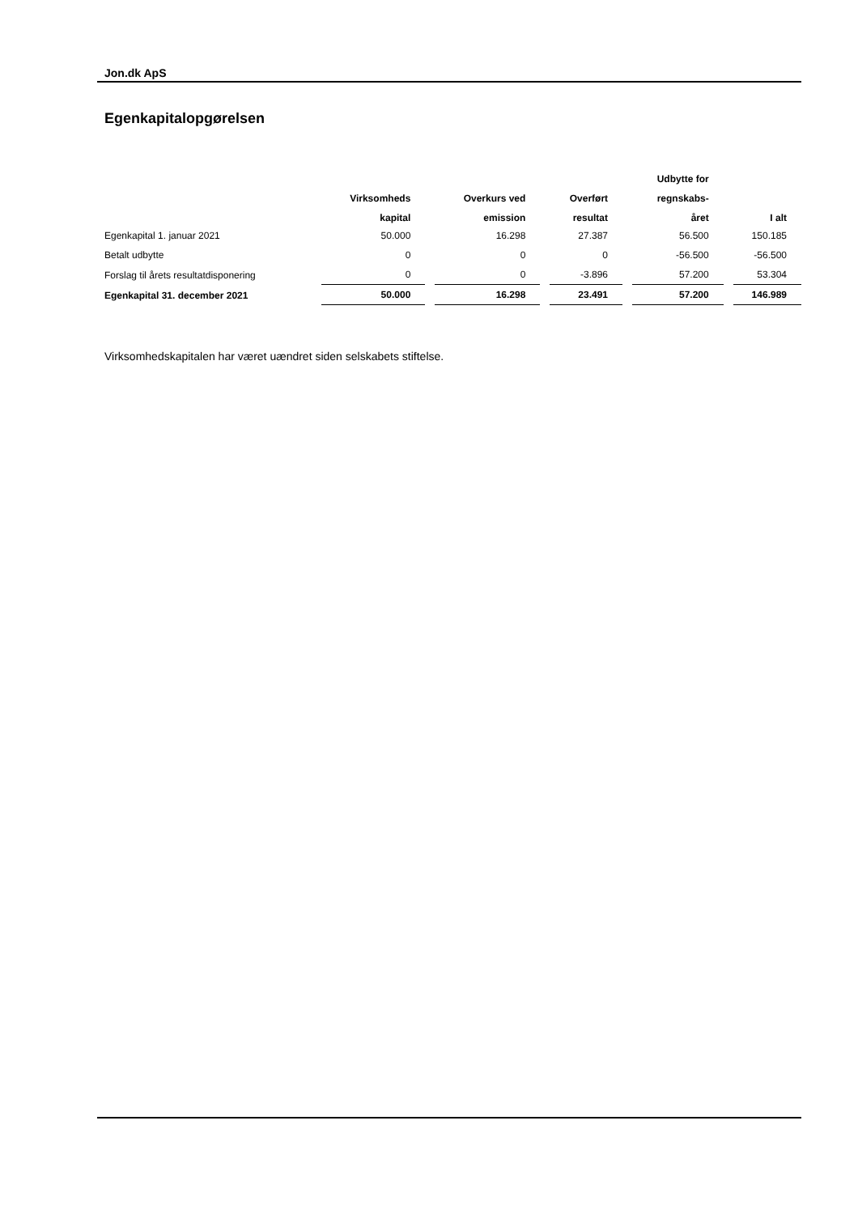Jon.dk ApS
Egenkapitalopgørelsen
| | | | | Udbytte for | |
| --- | --- | --- | --- | --- | --- |
| | Virksomheds | Overkurs ved | Overført | regnskabs- | |
| | kapital | emission | resultat | året | I alt |
| Egenkapital 1. januar 2021 | 50.000 | 16.298 | 27.387 | 56.500 | 150.185 |
| Betalt udbytte | 0 | 0 | 0 | -56.500 | -56.500 |
| Forslag til årets resultatdisponering | 0 | 0 | -3.896 | 57.200 | 53.304 |
| Egenkapital 31. december 2021 | 50.000 | 16.298 | 23.491 | 57.200 | 146.989 |
Virksomhedskapitalen har været uændret siden selskabets stiftelse.